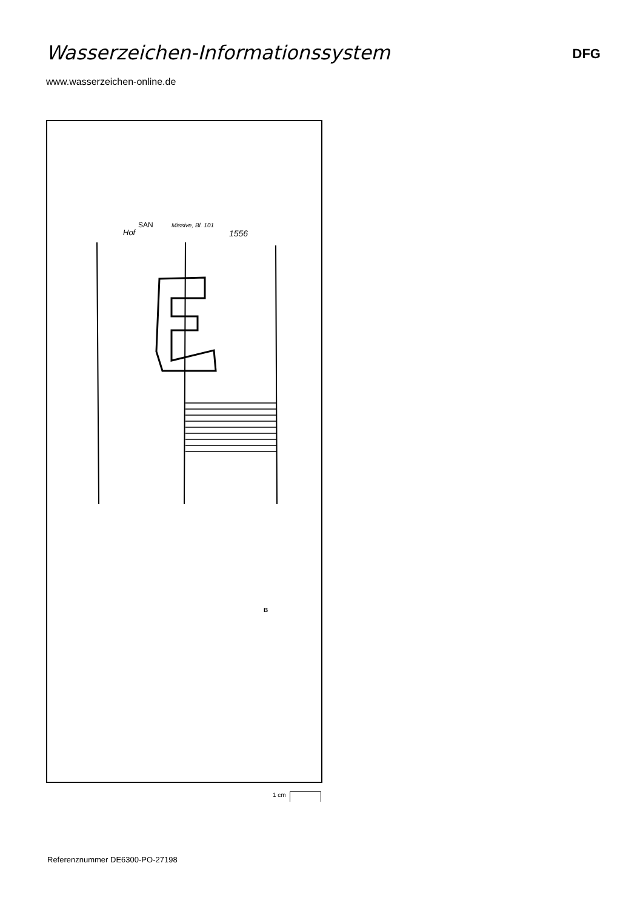Wasserzeichen-Informationssystem
DFG
www.wasserzeichen-online.de
SAN
Missive, Bl. 101
Hof
1556
B
1 cm
Referenznummer DE6300-PO-27198